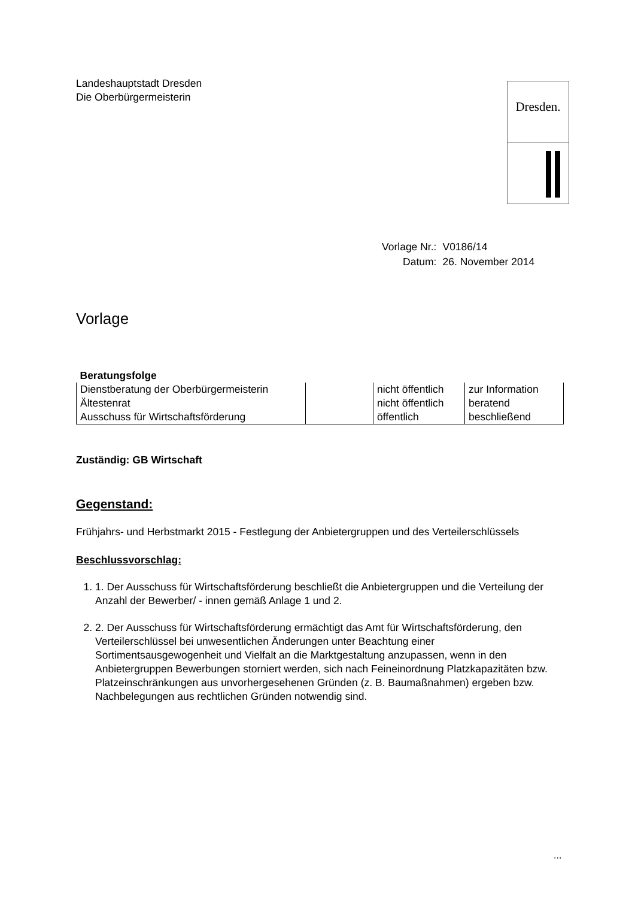Dresden.
Landeshauptstadt Dresden
Die Oberbürgermeisterin
| Vorlage Nr.: | V0186/14 |
| Datum: | 26. November 2014 |
Vorlage
| Beratungsfolge | | | |
| Dienstberatung der Oberbürgermeisterin | | nicht öffentlich | zur Information |
| Ältestenrat | | nicht öffentlich | beratend |
| Ausschuss für Wirtschaftsförderung | | öffentlich | beschließend |
Zuständig: GB Wirtschaft
Gegenstand:
Frühjahrs- und Herbstmarkt 2015 - Festlegung der Anbietergruppen und des Verteilerschlüssels
Beschlussvorschlag:
1. 1. Der Ausschuss für Wirtschaftsförderung beschließt die Anbietergruppen und die Verteilung der Anzahl der Bewerber/ - innen gemäß Anlage 1 und 2.
2. 2. Der Ausschuss für Wirtschaftsförderung ermächtigt das Amt für Wirtschaftsförderung, den Verteilerschlüssel bei unwesentlichen Änderungen unter Beachtung einer Sortimentsausgewogenheit und Vielfalt an die Marktgestaltung anzupassen, wenn in den Anbietergruppen Bewerbungen storniert werden, sich nach Feineinordnung Platzkapazitäten bzw. Platzeinschränkungen aus unvorhergesehenen Gründen (z. B. Baumaßnahmen) ergeben bzw. Nachbelegungen aus rechtlichen Gründen notwendig sind.
...